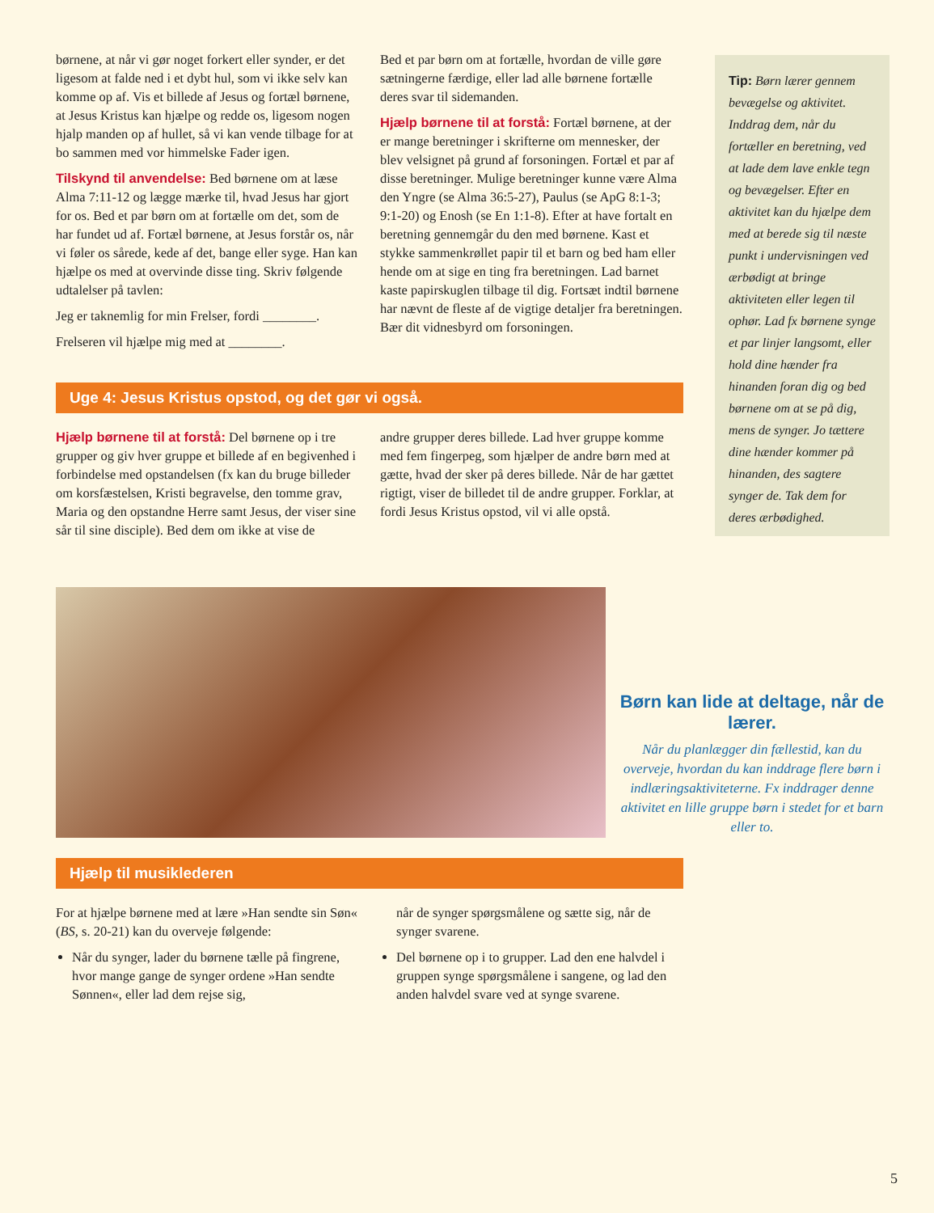børnene, at når vi gør noget forkert eller synder, er det ligesom at falde ned i et dybt hul, som vi ikke selv kan komme op af. Vis et billede af Jesus og fortæl børnene, at Jesus Kristus kan hjælpe og redde os, ligesom nogen hjalp manden op af hullet, så vi kan vende tilbage for at bo sammen med vor himmelske Fader igen.
Tilskynd til anvendelse: Bed børnene om at læse Alma 7:11-12 og lægge mærke til, hvad Jesus har gjort for os. Bed et par børn om at fortælle om det, som de har fundet ud af. Fortæl børnene, at Jesus forstår os, når vi føler os sårede, kede af det, bange eller syge. Han kan hjælpe os med at overvinde disse ting. Skriv følgende udtalelser på tavlen:
Jeg er taknemlig for min Frelser, fordi ________.
Frelseren vil hjælpe mig med at ________.
Bed et par børn om at fortælle, hvordan de ville gøre sætningerne færdige, eller lad alle børnene fortælle deres svar til sidemanden.
Hjælp børnene til at forstå: Fortæl børnene, at der er mange beretninger i skrifterne om mennesker, der blev velsignet på grund af forsoningen. Fortæl et par af disse beretninger. Mulige beretninger kunne være Alma den Yngre (se Alma 36:5-27), Paulus (se ApG 8:1-3; 9:1-20) og Enosh (se En 1:1-8). Efter at have fortalt en beretning gennemgår du den med børnene. Kast et stykke sammenkrøllet papir til et barn og bed ham eller hende om at sige en ting fra beretningen. Lad barnet kaste papirskuglen tilbage til dig. Fortsæt indtil børnene har nævnt de fleste af de vigtige detaljer fra beretningen. Bær dit vidnesbyrd om forsoningen.
Uge 4: Jesus Kristus opstod, og det gør vi også.
Hjælp børnene til at forstå: Del børnene op i tre grupper og giv hver gruppe et billede af en begivenhed i forbindelse med opstandelsen (fx kan du bruge billeder om korsfæstelsen, Kristi begravelse, den tomme grav, Maria og den opstandne Herre samt Jesus, der viser sine sår til sine disciple). Bed dem om ikke at vise de
andre grupper deres billede. Lad hver gruppe komme med fem fingerpeg, som hjælper de andre børn med at gætte, hvad der sker på deres billede. Når de har gættet rigtigt, viser de billedet til de andre grupper. Forklar, at fordi Jesus Kristus opstod, vil vi alle opstå.
Hjælp til musiklederen
For at hjælpe børnene med at lære »Han sendte sin Søn« (BS, s. 20-21) kan du overveje følgende:
Når du synger, lader du børnene tælle på fingrene, hvor mange gange de synger ordene »Han sendte Sønnen«, eller lad dem rejse sig,
når de synger spørgsmålene og sætte sig, når de synger svarene.
Del børnene op i to grupper. Lad den ene halvdel i gruppen synge spørgsmålene i sangene, og lad den anden halvdel svare ved at synge svarene.
Tip: Børn lærer gennem bevægelse og aktivitet. Inddrag dem, når du fortæller en beretning, ved at lade dem lave enkle tegn og bevægelser. Efter en aktivitet kan du hjælpe dem med at berede sig til næste punkt i undervisningen ved ærbødigt at bringe aktiviteten eller legen til ophør. Lad fx børnene synge et par linjer langsomt, eller hold dine hænder fra hinanden foran dig og bed børnene om at se på dig, mens de synger. Jo tættere dine hænder kommer på hinanden, des sagtere synger de. Tak dem for deres ærbødighed.
Børn kan lide at deltage, når de lærer.
Når du planlægger din fællestid, kan du overveje, hvordan du kan inddrage flere børn i indlæringsaktiviteterne. Fx inddrager denne aktivitet en lille gruppe børn i stedet for et barn eller to.
5